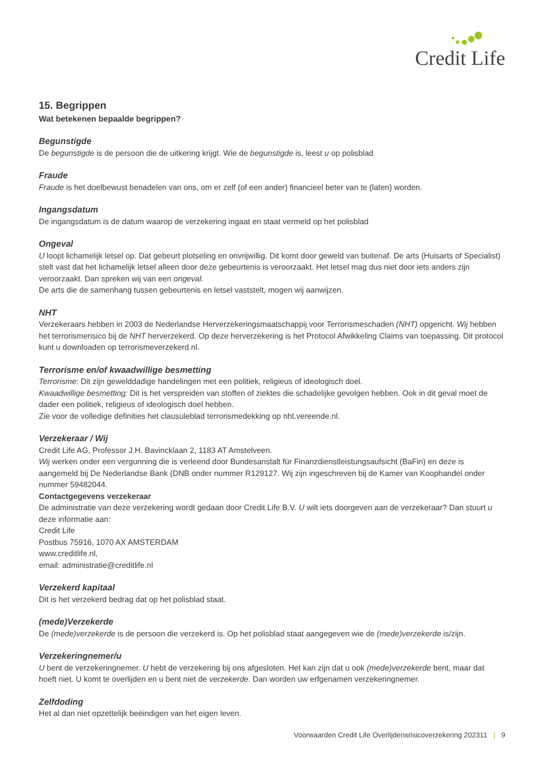Credit Life
15. Begrippen
Wat betekenen bepaalde begrippen?
Begunstigde
De begunstigde is de persoon die de uitkering krijgt. Wie de begunstigde is, leest u op polisblad
Fraude
Fraude is het doelbewust benadelen van ons, om er zelf (of een ander) financieel beter van te (laten) worden.
Ingangsdatum
De ingangsdatum is de datum waarop de verzekering ingaat en staat vermeld op het polisblad
Ongeval
U loopt lichamelijk letsel op. Dat gebeurt plotseling en onvrijwillig. Dit komt door geweld van buitenaf. De arts (Huisarts of Specialist) stelt vast dat het lichamelijk letsel alleen door deze gebeurtenis is veroorzaakt. Het letsel mag dus niet door iets anders zijn veroorzaakt. Dan spreken wij van een ongeval.
De arts die de samenhang tussen gebeurtenis en letsel vaststelt, mogen wij aanwijzen.
NHT
Verzekeraars hebben in 2003 de Nederlandse Herverzekeringsmaatschappij voor Terrorismeschaden (NHT) opgericht. Wij hebben het terrorismerisico bij de NHT herverzekerd. Op deze herverzekering is het Protocol Afwikkeling Claims van toepassing. Dit protocol kunt u downloaden op terrorismeverzekerd.nl.
Terrorisme en/of kwaadwillige besmetting
Terrorisme: Dit zijn gewelddadige handelingen met een politiek, religieus of ideologisch doel.
Kwaadwillige besmetting: Dit is het verspreiden van stoffen of ziektes die schadelijke gevolgen hebben. Ook in dit geval moet de dader een politiek, religieus of ideologisch doel hebben.
Zie voor de volledige definities het clausuleblad terrorismedekking op nht.vereende.nl.
Verzekeraar / Wij
Credit Life AG, Professor J.H. Bavincklaan 2, 1183 AT Amstelveen.
Wij werken onder een vergunning die is verleend door Bundesanstalt für Finanzdienstleistungsaufsicht (BaFin) en deze is aangemeld bij De Nederlandse Bank (DNB onder nummer R129127. Wij zijn ingeschreven bij de Kamer van Koophandel onder nummer 59482044.
Contactgegevens verzekeraar
De administratie van deze verzekering wordt gedaan door Credit Life B.V. U wilt iets doorgeven aan de verzekeraar? Dan stuurt u deze informatie aan:
Credit Life
Postbus 75916, 1070 AX AMSTERDAM
www.creditlife.nl,
email: administratie@creditlife.nl
Verzekerd kapitaal
Dit is het verzekerd bedrag dat op het polisblad staat.
(mede)Verzekerde
De (mede)verzekerde is de persoon die verzekerd is. Op het polisblad staat aangegeven wie de (mede)verzekerde is/zijn.
Verzekeringnemer/u
U bent de verzekeringnemer. U hebt de verzekering bij ons afgesloten. Het kan zijn dat u ook (mede)verzekerde bent, maar dat hoeft niet. U komt te overlijden en u bent niet de verzekerde. Dan worden uw erfgenamen verzekeringnemer.
Zelfdoding
Het al dan niet opzettelijk beëindigen van het eigen leven.
Voorwaarden Credit Life Overlijdensrisicoverzekering 202311 | 9